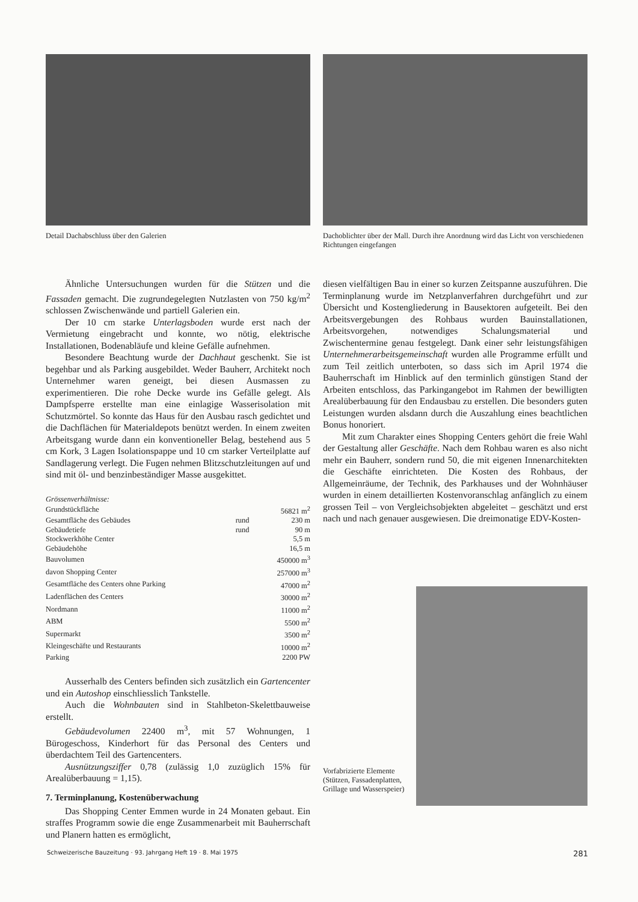Detail Dachabschluss über den Galerien
Dachoblichter über der Mall. Durch ihre Anordnung wird das Licht von verschiedenen Richtungen eingefangen
Ähnliche Untersuchungen wurden für die Stützen und die Fassaden gemacht. Die zugrundegelegten Nutzlasten von 750 kg/m<sup>2</sup> schlossen Zwischenwände und partiell Galerien ein.
Der 10 cm starke Unterlagsboden wurde erst nach der Vermietung eingebracht und konnte, wo nötig, elektrische Installationen, Bodenabläufe und kleine Gefälle aufnehmen.
Besondere Beachtung wurde der Dachhaut geschenkt. Sie ist begehbar und als Parking ausgebildet. Weder Bauherr, Architekt noch Unternehmer waren geneigt, bei diesen Ausmassen zu experimentieren. Die rohe Decke wurde ins Gefälle gelegt. Als Dampfsperre erstellte man eine einlagige Wasserisolation mit Schutzmörtel. So konnte das Haus für den Ausbau rasch gedichtet und die Dachflächen für Materialdepots benützt werden. In einem zweiten Arbeitsgang wurde dann ein konventioneller Belag, bestehend aus 5 cm Kork, 3 Lagen Isolationspappe und 10 cm starker Verteilplatte auf Sandlagerung verlegt. Die Fugen nehmen Blitzschutzleitungen auf und sind mit öl- und benzinbeständiger Masse ausgekittet.
Grössenverhältnisse:
| Grundstückfläche | | 56821 m<sup>2</sup> |
| Gesamtfläche des Gebäudes | rund | 230 m |
| Gebäudetiefe | rund | 90 m |
| Stockwerkhöhe Center | | 5,5 m |
| Gebäudehöhe | | 16,5 m |
| Bauvolumen | | 450000 m<sup>3</sup> |
| davon Shopping Center | | 257000 m<sup>3</sup> |
| Gesamtfläche des Centers ohne Parking | | 47000 m<sup>2</sup> |
| Ladenflächen des Centers | | 30000 m<sup>2</sup> |
| Nordmann | | 11000 m<sup>2</sup> |
| ABM | | 5500 m<sup>2</sup> |
| Supermarkt | | 3500 m<sup>2</sup> |
| Kleingeschäfte und Restaurants | | 10000 m<sup>2</sup> |
| Parking | | 2200 PW |
Ausserhalb des Centers befinden sich zusätzlich ein Gartencenter und ein Autoshop einschliesslich Tankstelle.
Auch die Wohnbauten sind in Stahlbeton-Skelettbauweise erstellt.
Gebäudevolumen 22400 m<sup>3</sup>, mit 57 Wohnungen, 1 Bürogeschoss, Kinderhort für das Personal des Centers und überdachtem Teil des Gartencenters.
Ausnützungsziffer 0,78 (zulässig 1,0 zuzüglich 15% für Arealüberbauung = 1,15).
7. Terminplanung, Kostenüberwachung
Das Shopping Center Emmen wurde in 24 Monaten gebaut. Ein straffes Programm sowie die enge Zusammenarbeit mit Bauherrschaft und Planern hatten es ermöglicht,
diesen vielfältigen Bau in einer so kurzen Zeitspanne auszuführen. Die Terminplanung wurde im Netzplanverfahren durchgeführt und zur Übersicht und Kostengliederung in Bausektoren aufgeteilt. Bei den Arbeitsvergebungen des Rohbaus wurden Bauinstallationen, Arbeitsvorgehen, notwendiges Schalungsmaterial und Zwischentermine genau festgelegt. Dank einer sehr leistungsfähigen Unternehmerarbeitsgemeinschaft wurden alle Programme erfüllt und zum Teil zeitlich unterboten, so dass sich im April 1974 die Bauherrschaft im Hinblick auf den terminlich günstigen Stand der Arbeiten entschloss, das Parkingangebot im Rahmen der bewilligten Arealüberbauung für den Endausbau zu erstellen. Die besonders guten Leistungen wurden alsdann durch die Auszahlung eines beachtlichen Bonus honoriert.
Mit zum Charakter eines Shopping Centers gehört die freie Wahl der Gestaltung aller Geschäfte. Nach dem Rohbau waren es also nicht mehr ein Bauherr, sondern rund 50, die mit eigenen Innenarchitekten die Geschäfte einrichteten. Die Kosten des Rohbaus, der Allgemeinräume, der Technik, des Parkhauses und der Wohnhäuser wurden in einem detaillierten Kostenvoranschlag anfänglich zu einem grossen Teil – von Vergleichsobjekten abgeleitet – geschätzt und erst nach und nach genauer ausgewiesen. Die dreimonatige EDV-Kosten-
Vorfabrizierte Elemente (Stützen, Fassadenplatten, Grillage und Wasserspeier)
Schweizerische Bauzeitung · 93. Jahrgang Heft 19 · 8. Mai 1975 281